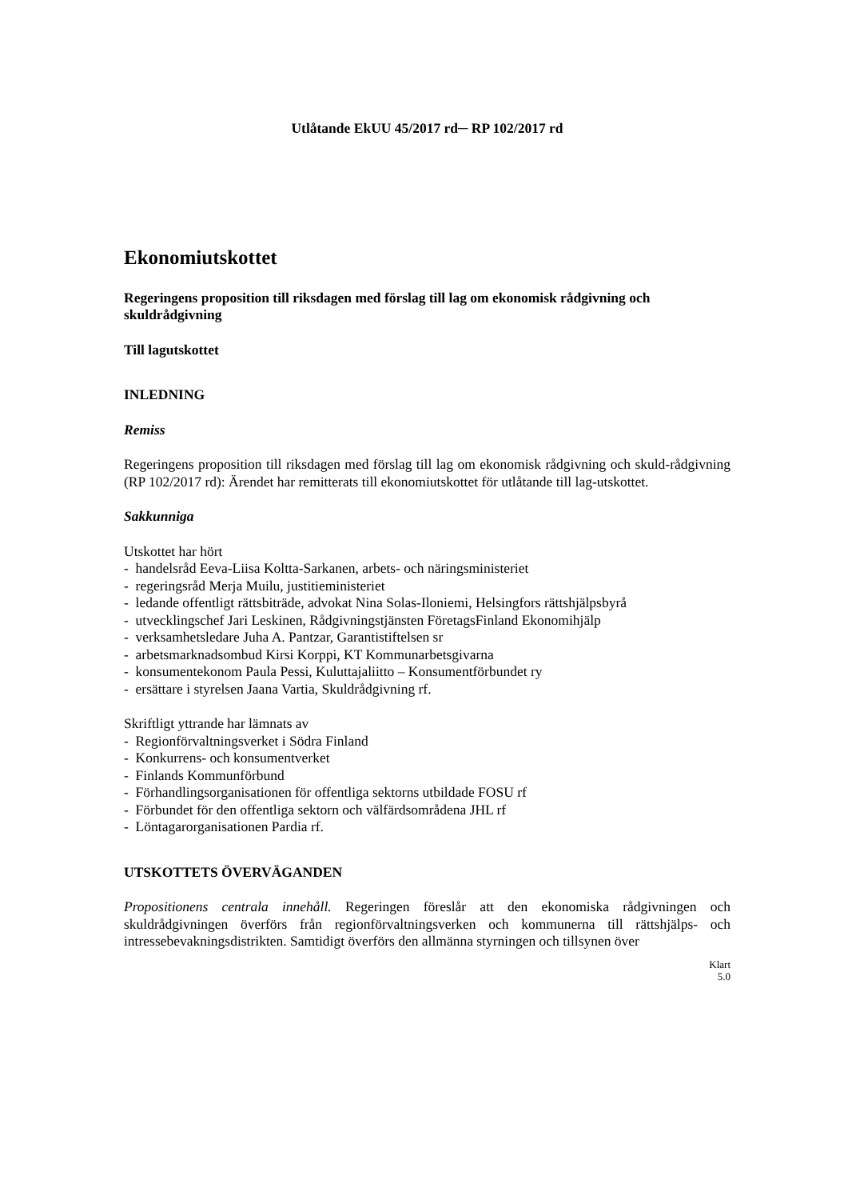Utlåtande EkUU 45/2017 rd─ RP 102/2017 rd
Ekonomiutskottet
Regeringens proposition till riksdagen med förslag till lag om ekonomisk rådgivning och skuldrådgivning
Till lagutskottet
INLEDNING
Remiss
Regeringens proposition till riksdagen med förslag till lag om ekonomisk rådgivning och skuld-rådgivning (RP 102/2017 rd): Ärendet har remitterats till ekonomiutskottet för utlåtande till lag-utskottet.
Sakkunniga
Utskottet har hört
- handelsråd Eeva-Liisa Koltta-Sarkanen, arbets- och näringsministeriet
- regeringsråd Merja Muilu, justitieministeriet
- ledande offentligt rättsbiträde, advokat Nina Solas-Iloniemi, Helsingfors rättshjälpsbyrå
- utvecklingschef Jari Leskinen, Rådgivningstjänsten FöretagsFinland Ekonomihjälp
- verksamhetsledare Juha A. Pantzar, Garantistiftelsen sr
- arbetsmarknadsombud Kirsi Korppi, KT Kommunarbetsgivarna
- konsumentekonom Paula Pessi, Kuluttajaliitto – Konsumentförbundet ry
- ersättare i styrelsen Jaana Vartia, Skuldrådgivning rf.
Skriftligt yttrande har lämnats av
- Regionförvaltningsverket i Södra Finland
- Konkurrens- och konsumentverket
- Finlands Kommunförbund
- Förhandlingsorganisationen för offentliga sektorns utbildade FOSU rf
- Förbundet för den offentliga sektorn och välfärdsområdena JHL rf
- Löntagarorganisationen Pardia rf.
UTSKOTTETS ÖVERVÄGANDEN
Propositionens centrala innehåll. Regeringen föreslår att den ekonomiska rådgivningen och skuldrådgivningen överförs från regionförvaltningsverken och kommunerna till rättshjälps- och intressebevakningsdistrikten. Samtidigt överförs den allmänna styrningen och tillsynen över
Klart
5.0